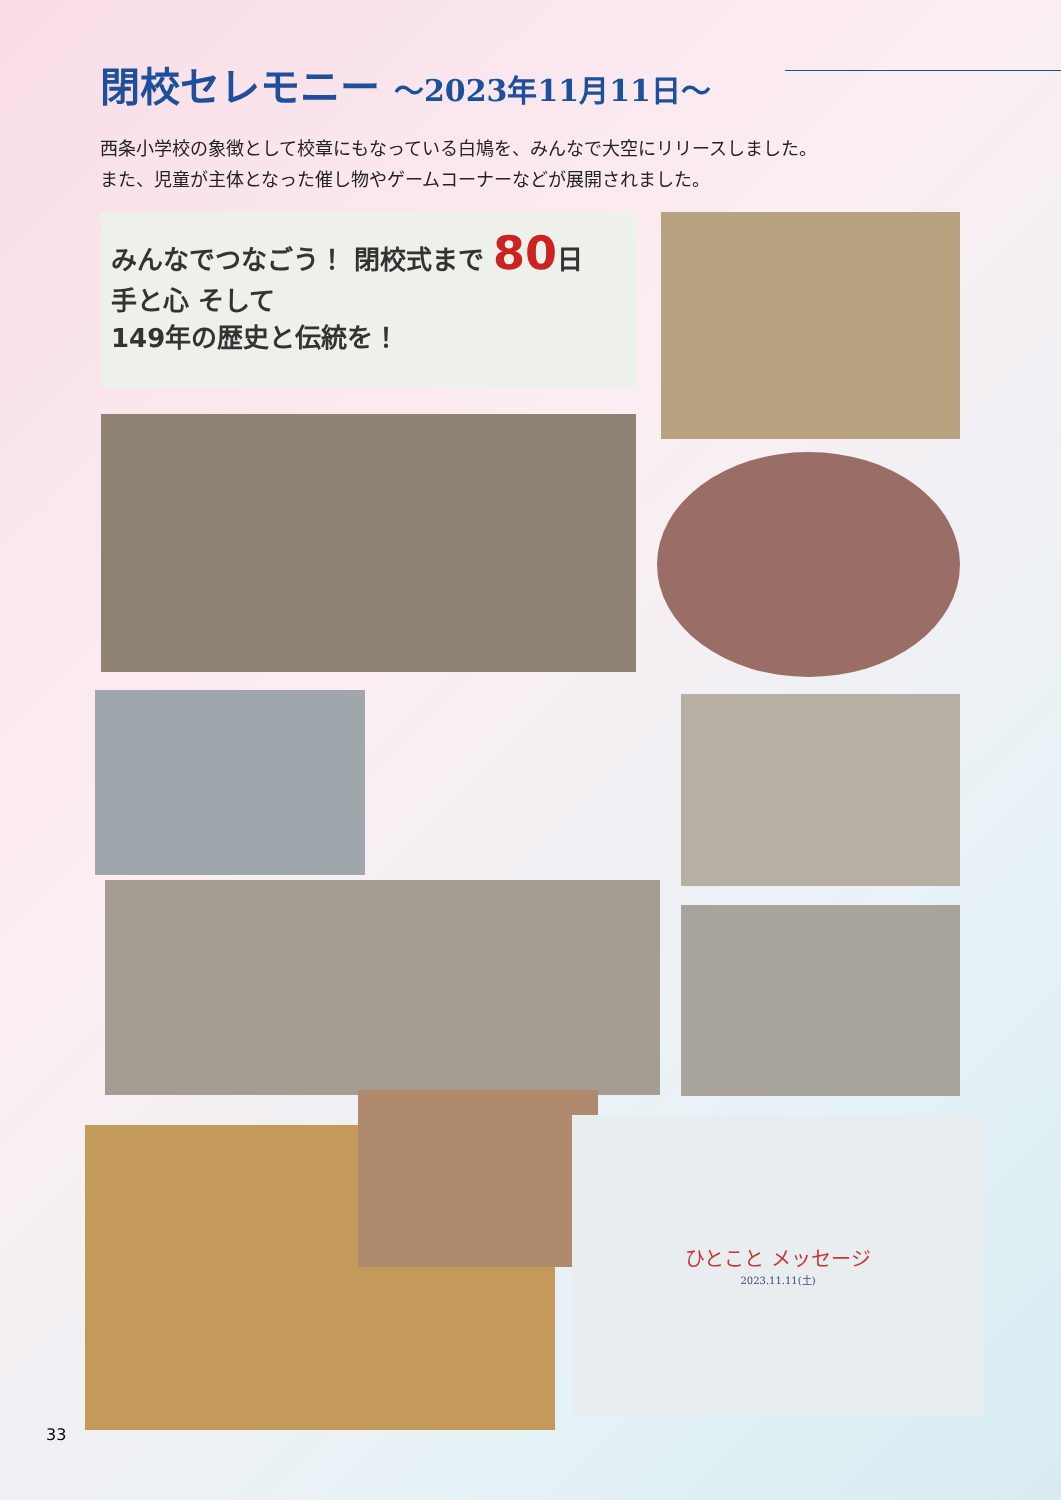閉校セレモニー ～2023年11月11日～
西条小学校の象徴として校章にもなっている白鳩を、みんなで大空にリリースしました。
また、児童が主体となった催し物やゲームコーナーなどが展開されました。
みんなでつなごう！ 閉校式まで 80日
手と心 そして
149年の歴史と伝統を！
ひとこと メッセージ
2023.11.11(土)
33